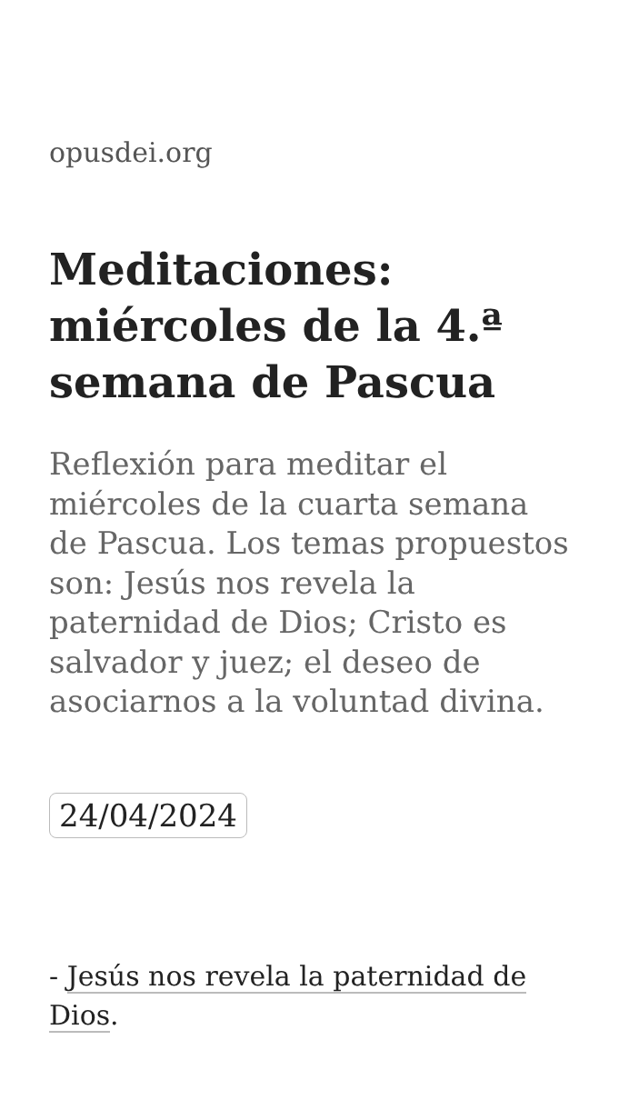opusdei.org
Meditaciones: miércoles de la 4.ª semana de Pascua
Reflexión para meditar el miércoles de la cuarta semana de Pascua. Los temas propuestos son: Jesús nos revela la paternidad de Dios; Cristo es salvador y juez; el deseo de asociarnos a la voluntad divina.
24/04/2024
- Jesús nos revela la paternidad de Dios.